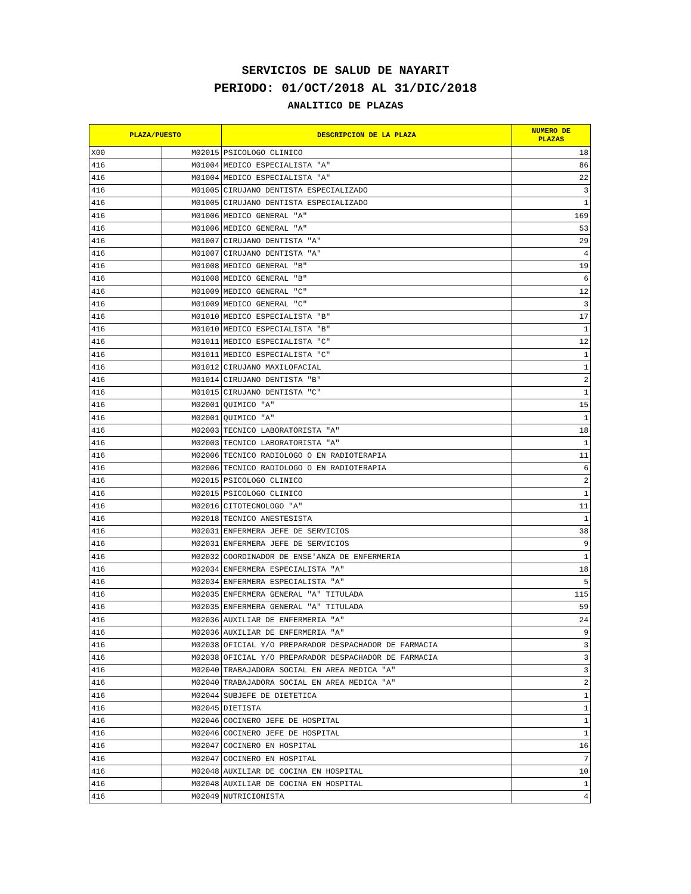SERVICIOS DE SALUD DE NAYARIT
PERIODO: 01/OCT/2018 AL 31/DIC/2018
ANALITICO DE PLAZAS
| PLAZA/PUESTO | | DESCRIPCION DE LA PLAZA | NUMERO DE PLAZAS |
| --- | --- | --- | --- |
| X00 | M02015 | PSICOLOGO CLINICO | 18 |
| 416 | M01004 | MEDICO ESPECIALISTA "A" | 86 |
| 416 | M01004 | MEDICO ESPECIALISTA "A" | 22 |
| 416 | M01005 | CIRUJANO DENTISTA ESPECIALIZADO | 3 |
| 416 | M01005 | CIRUJANO DENTISTA ESPECIALIZADO | 1 |
| 416 | M01006 | MEDICO GENERAL "A" | 169 |
| 416 | M01006 | MEDICO GENERAL "A" | 53 |
| 416 | M01007 | CIRUJANO DENTISTA "A" | 29 |
| 416 | M01007 | CIRUJANO DENTISTA "A" | 4 |
| 416 | M01008 | MEDICO GENERAL "B" | 19 |
| 416 | M01008 | MEDICO GENERAL "B" | 6 |
| 416 | M01009 | MEDICO GENERAL "C" | 12 |
| 416 | M01009 | MEDICO GENERAL "C" | 3 |
| 416 | M01010 | MEDICO ESPECIALISTA "B" | 17 |
| 416 | M01010 | MEDICO ESPECIALISTA "B" | 1 |
| 416 | M01011 | MEDICO ESPECIALISTA "C" | 12 |
| 416 | M01011 | MEDICO ESPECIALISTA "C" | 1 |
| 416 | M01012 | CIRUJANO MAXILOFACIAL | 1 |
| 416 | M01014 | CIRUJANO DENTISTA "B" | 2 |
| 416 | M01015 | CIRUJANO DENTISTA "C" | 1 |
| 416 | M02001 | QUIMICO "A" | 15 |
| 416 | M02001 | QUIMICO "A" | 1 |
| 416 | M02003 | TECNICO LABORATORISTA "A" | 18 |
| 416 | M02003 | TECNICO LABORATORISTA "A" | 1 |
| 416 | M02006 | TECNICO RADIOLOGO O EN RADIOTERAPIA | 11 |
| 416 | M02006 | TECNICO RADIOLOGO O EN RADIOTERAPIA | 6 |
| 416 | M02015 | PSICOLOGO CLINICO | 2 |
| 416 | M02015 | PSICOLOGO CLINICO | 1 |
| 416 | M02016 | CITOTECNOLOGO "A" | 11 |
| 416 | M02018 | TECNICO ANESTESISTA | 1 |
| 416 | M02031 | ENFERMERA JEFE DE SERVICIOS | 38 |
| 416 | M02031 | ENFERMERA JEFE DE SERVICIOS | 9 |
| 416 | M02032 | COORDINADOR DE ENSE'ANZA DE ENFERMERIA | 1 |
| 416 | M02034 | ENFERMERA ESPECIALISTA "A" | 18 |
| 416 | M02034 | ENFERMERA ESPECIALISTA "A" | 5 |
| 416 | M02035 | ENFERMERA GENERAL "A" TITULADA | 115 |
| 416 | M02035 | ENFERMERA GENERAL "A" TITULADA | 59 |
| 416 | M02036 | AUXILIAR DE ENFERMERIA "A" | 24 |
| 416 | M02036 | AUXILIAR DE ENFERMERIA "A" | 9 |
| 416 | M02038 | OFICIAL Y/O PREPARADOR DESPACHADOR DE FARMACIA | 3 |
| 416 | M02038 | OFICIAL Y/O PREPARADOR DESPACHADOR DE FARMACIA | 3 |
| 416 | M02040 | TRABAJADORA SOCIAL EN AREA MEDICA "A" | 3 |
| 416 | M02040 | TRABAJADORA SOCIAL EN AREA MEDICA "A" | 2 |
| 416 | M02044 | SUBJEFE DE DIETETICA | 1 |
| 416 | M02045 | DIETISTA | 1 |
| 416 | M02046 | COCINERO JEFE DE HOSPITAL | 1 |
| 416 | M02046 | COCINERO JEFE DE HOSPITAL | 1 |
| 416 | M02047 | COCINERO EN HOSPITAL | 16 |
| 416 | M02047 | COCINERO EN HOSPITAL | 7 |
| 416 | M02048 | AUXILIAR DE COCINA EN HOSPITAL | 10 |
| 416 | M02048 | AUXILIAR DE COCINA EN HOSPITAL | 1 |
| 416 | M02049 | NUTRICIONISTA | 4 |